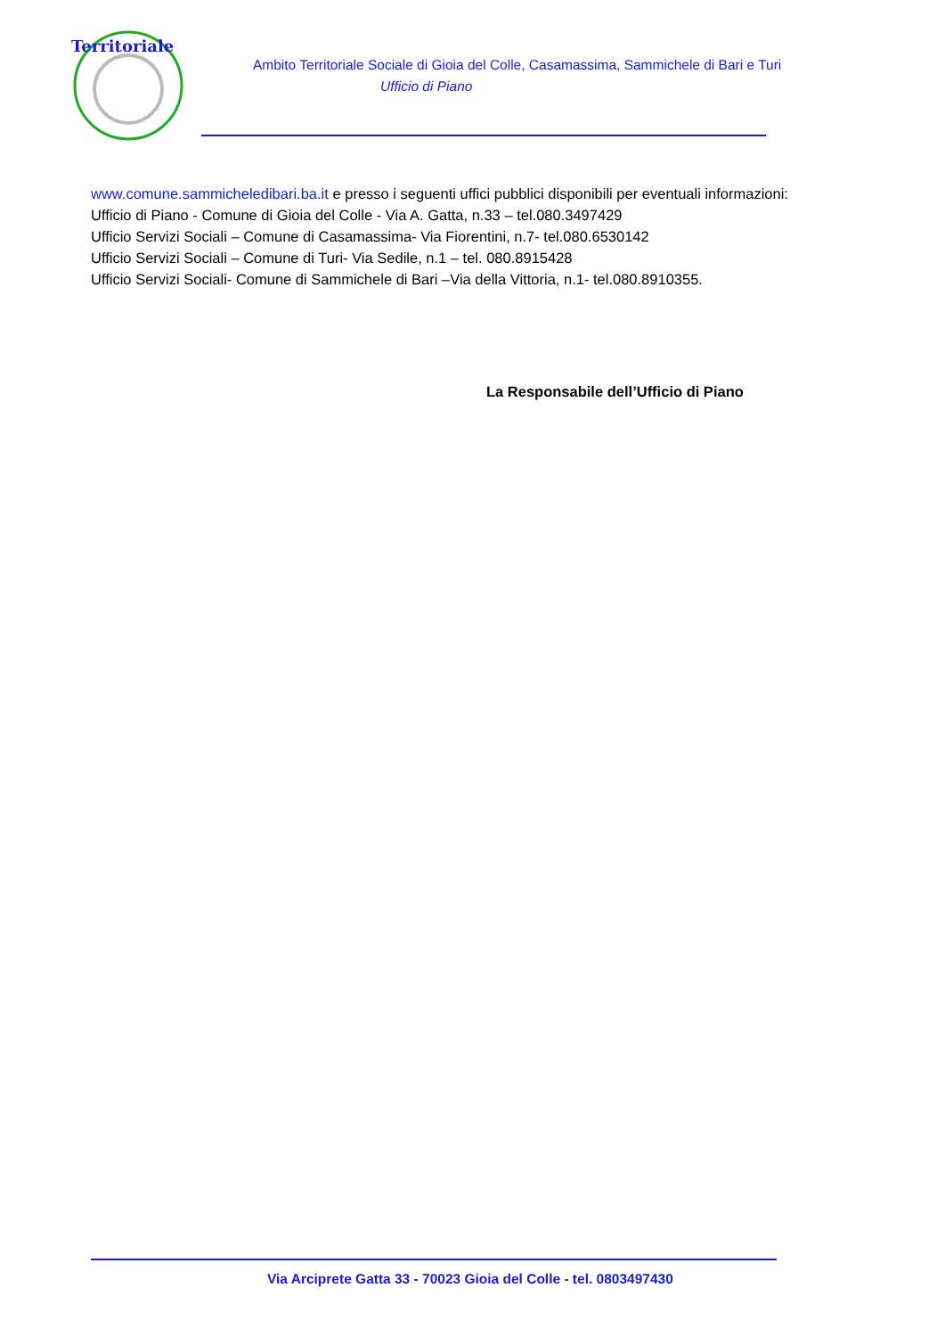Territoriale
Ambito Territoriale Sociale di Gioia del Colle, Casamassima, Sammichele di Bari e Turi
Ufficio di Piano
www.comune.sammicheledibari.ba.it e presso i seguenti uffici pubblici disponibili per eventuali informazioni:
Ufficio di Piano - Comune di Gioia del Colle - Via A. Gatta, n.33 – tel.080.3497429
Ufficio Servizi Sociali – Comune di Casamassima- Via Fiorentini, n.7- tel.080.6530142
Ufficio Servizi Sociali – Comune di Turi- Via Sedile, n.1 – tel. 080.8915428
Ufficio Servizi Sociali- Comune di Sammichele di Bari –Via della Vittoria, n.1- tel.080.8910355.
La Responsabile dell’Ufficio di Piano
Via Arciprete Gatta 33 - 70023 Gioia del Colle - tel. 0803497430